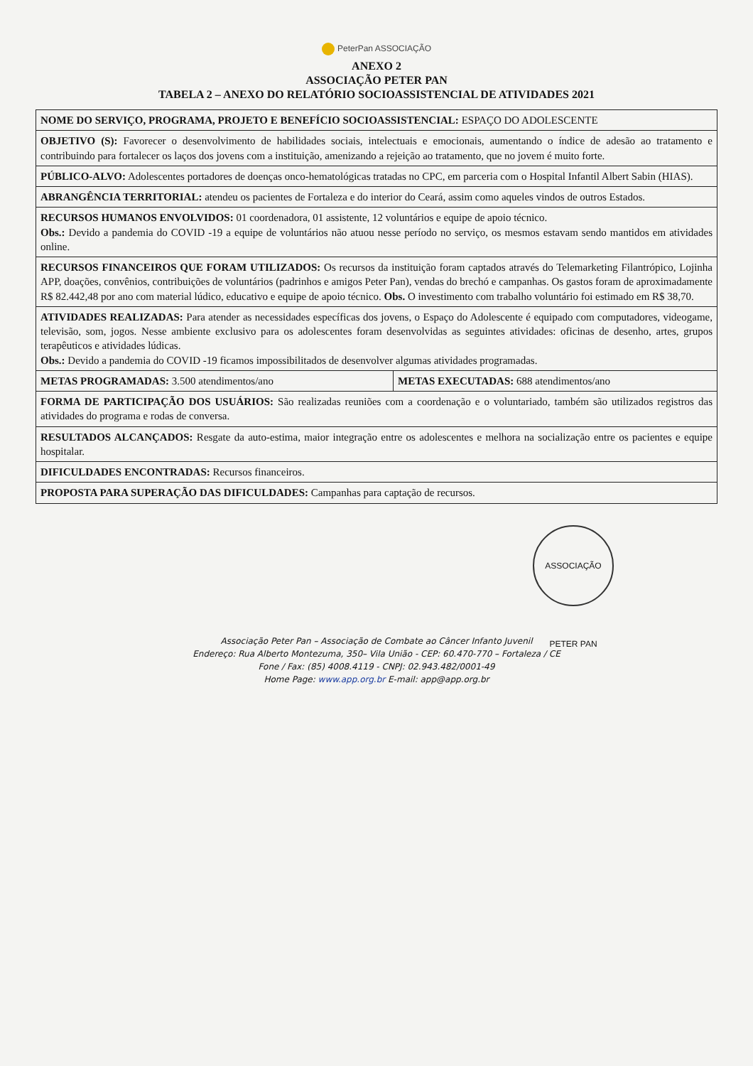PeterPan ASSOCIAÇÃO
ANEXO 2
ASSOCIAÇÃO PETER PAN
TABELA 2 – ANEXO DO RELATÓRIO SOCIOASSISTENCIAL DE ATIVIDADES 2021
| NOME DO SERVIÇO, PROGRAMA, PROJETO E BENEFÍCIO SOCIOASSISTENCIAL: ESPAÇO DO ADOLESCENTE | |
| OBJETIVO (S): Favorecer o desenvolvimento de habilidades sociais, intelectuais e emocionais, aumentando o índice de adesão ao tratamento e contribuindo para fortalecer os laços dos jovens com a instituição, amenizando a rejeição ao tratamento, que no jovem é muito forte. | |
| PÚBLICO-ALVO: Adolescentes portadores de doenças onco-hematológicas tratadas no CPC, em parceria com o Hospital Infantil Albert Sabin (HIAS). | |
| ABRANGÊNCIA TERRITORIAL: atendeu os pacientes de Fortaleza e do interior do Ceará, assim como aqueles vindos de outros Estados. | |
| RECURSOS HUMANOS ENVOLVIDOS: 01 coordenadora, 01 assistente, 12 voluntários e equipe de apoio técnico. Obs.: Devido a pandemia do COVID -19 a equipe de voluntários não atuou nesse período no serviço, os mesmos estavam sendo mantidos em atividades online. | |
| RECURSOS FINANCEIROS QUE FORAM UTILIZADOS: Os recursos da instituição foram captados através do Telemarketing Filantrópico, Lojinha APP, doações, convênios, contribuições de voluntários (padrinhos e amigos Peter Pan), vendas do brechó e campanhas. Os gastos foram de aproximadamente R$ 82.442,48 por ano com material lúdico, educativo e equipe de apoio técnico. Obs. O investimento com trabalho voluntário foi estimado em R$ 38,70. | |
| ATIVIDADES REALIZADAS: Para atender as necessidades específicas dos jovens, o Espaço do Adolescente é equipado com computadores, videogame, televisão, som, jogos. Nesse ambiente exclusivo para os adolescentes foram desenvolvidas as seguintes atividades: oficinas de desenho, artes, grupos terapêuticos e atividades lúdicas. Obs.: Devido a pandemia do COVID -19 ficamos impossibilitados de desenvolver algumas atividades programadas. | |
| METAS PROGRAMADAS: 3.500 atendimentos/ano | METAS EXECUTADAS: 688 atendimentos/ano |
| FORMA DE PARTICIPAÇÃO DOS USUÁRIOS: São realizadas reuniões com a coordenação e o voluntariado, também são utilizados registros das atividades do programa e rodas de conversa. | |
| RESULTADOS ALCANÇADOS: Resgate da auto-estima, maior integração entre os adolescentes e melhora na socialização entre os pacientes e equipe hospitalar. | |
| DIFICULDADES ENCONTRADAS: Recursos financeiros. | |
| PROPOSTA PARA SUPERAÇÃO DAS DIFICULDADES: Campanhas para captação de recursos. | |
ASSOCIAÇÃO PETER PAN
Associação Peter Pan – Associação de Combate ao Câncer Infanto Juvenil
Endereço: Rua Alberto Montezuma, 350– Vila União - CEP: 60.470-770 – Fortaleza / CE
Fone / Fax: (85) 4008.4119 - CNPJ: 02.943.482/0001-49
Home Page: www.app.org.br E-mail: app@app.org.br